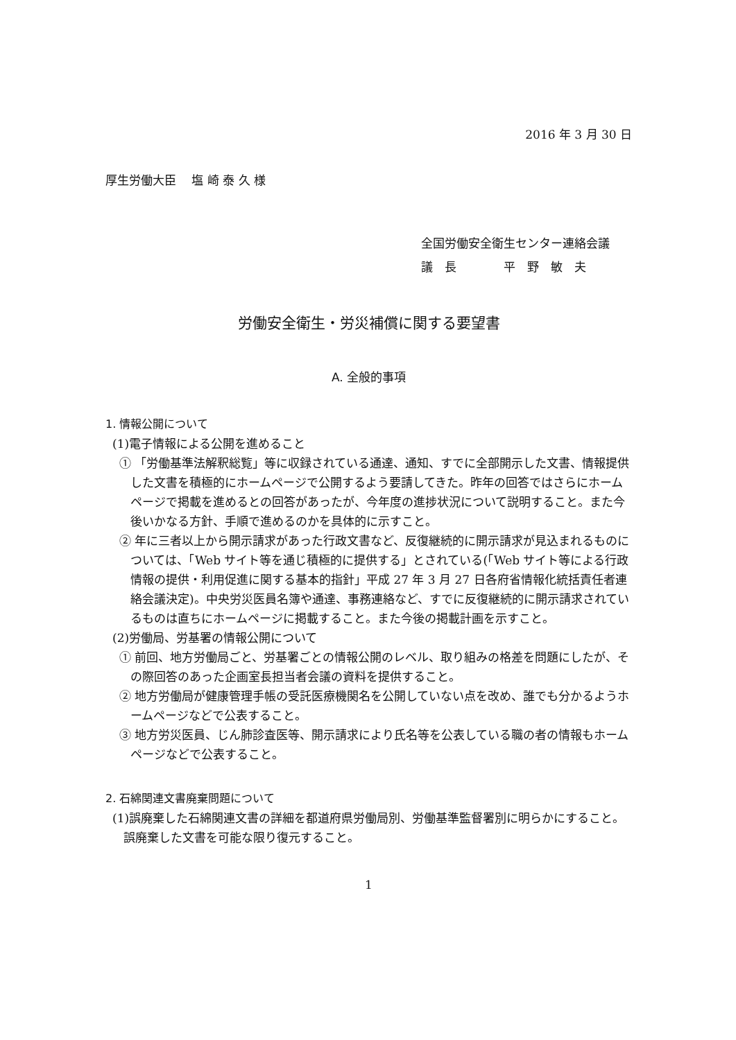2016 年 3 月 30 日
厚生労働大臣　 塩 崎 泰 久 様
全国労働安全衛生センター連絡会議
議　長　　　　平　野　敏　夫
労働安全衛生・労災補償に関する要望書
A. 全般的事項
1. 情報公開について
(1)電子情報による公開を進めること
① 「労働基準法解釈総覧」等に収録されている通達、通知、すでに全部開示した文書、情報提供した文書を積極的にホームページで公開するよう要請してきた。昨年の回答ではさらにホームページで掲載を進めるとの回答があったが、今年度の進捗状況について説明すること。また今後いかなる方針、手順で進めるのかを具体的に示すこと。
② 年に三者以上から開示請求があった行政文書など、反復継続的に開示請求が見込まれるものについては、「Web サイト等を通じ積極的に提供する」とされている(「Web サイト等による行政情報の提供・利用促進に関する基本的指針」平成 27 年 3 月 27 日各府省情報化統括責任者連絡会議決定)。中央労災医員名簿や通達、事務連絡など、すでに反復継続的に開示請求されているものは直ちにホームページに掲載すること。また今後の掲載計画を示すこと。
(2)労働局、労基署の情報公開について
① 前回、地方労働局ごと、労基署ごとの情報公開のレベル、取り組みの格差を問題にしたが、その際回答のあった企画室長担当者会議の資料を提供すること。
② 地方労働局が健康管理手帳の受託医療機関名を公開していない点を改め、誰でも分かるようホームページなどで公表すること。
③ 地方労災医員、じん肺診査医等、開示請求により氏名等を公表している職の者の情報もホームページなどで公表すること。
2. 石綿関連文書廃棄問題について
(1)誤廃棄した石綿関連文書の詳細を都道府県労働局別、労働基準監督署別に明らかにすること。誤廃棄した文書を可能な限り復元すること。
1